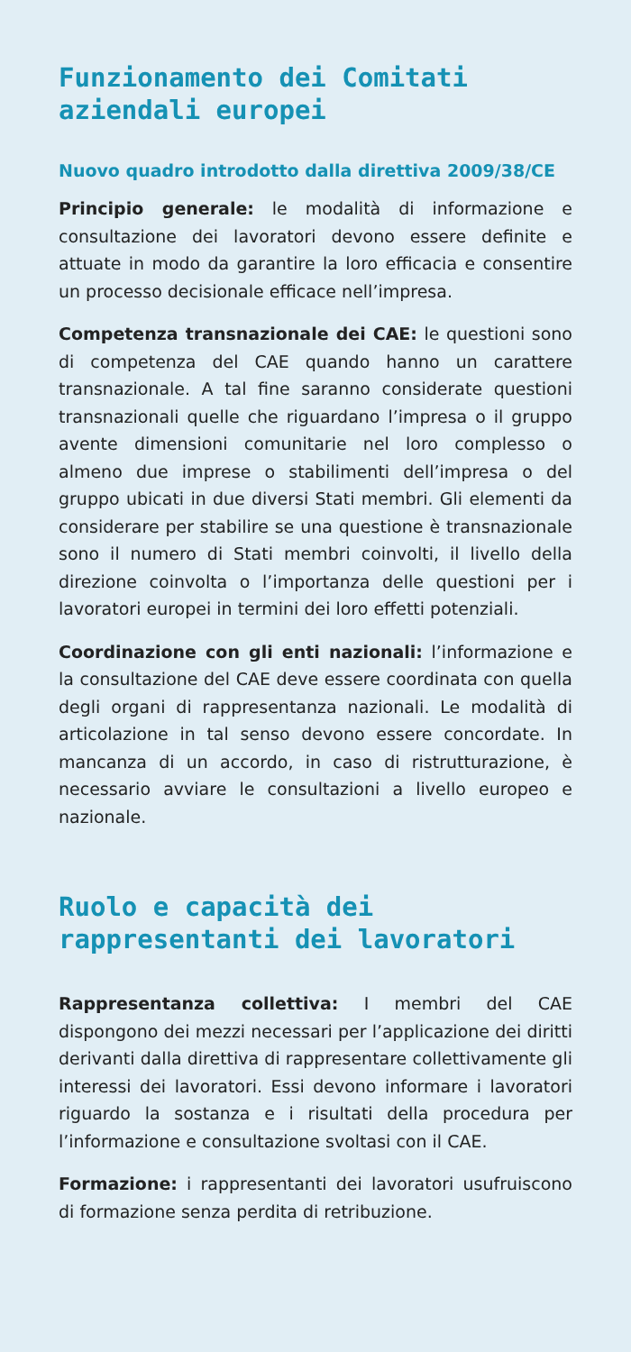Funzionamento dei Comitati aziendali europei
Nuovo quadro introdotto dalla direttiva 2009/38/CE
Principio generale: le modalità di informazione e consultazione dei lavoratori devono essere definite e attuate in modo da garantire la loro efficacia e consentire un processo decisionale efficace nell’impresa.
Competenza transnazionale dei CAE: le questioni sono di competenza del CAE quando hanno un carattere transnazionale. A tal fine saranno considerate questioni transnazionali quelle che riguardano l’impresa o il gruppo avente dimensioni comunitarie nel loro complesso o almeno due imprese o stabilimenti dell’impresa o del gruppo ubicati in due diversi Stati membri. Gli elementi da considerare per stabilire se una questione è transnazionale sono il numero di Stati membri coinvolti, il livello della direzione coinvolta o l’importanza delle questioni per i lavoratori europei in termini dei loro effetti potenziali.
Coordinazione con gli enti nazionali: l’informazione e la consultazione del CAE deve essere coordinata con quella degli organi di rappresentanza nazionali. Le modalità di articolazione in tal senso devono essere concordate. In mancanza di un accordo, in caso di ristrutturazione, è necessario avviare le consultazioni a livello europeo e nazionale.
Ruolo e capacità dei rappresentanti dei lavoratori
Rappresentanza collettiva: I membri del CAE dispongono dei mezzi necessari per l’applicazione dei diritti derivanti dalla direttiva di rappresentare collettivamente gli interessi dei lavoratori. Essi devono informare i lavoratori riguardo la sostanza e i risultati della procedura per l’informazione e consultazione svoltasi con il CAE.
Formazione: i rappresentanti dei lavoratori usufruiscono di formazione senza perdita di retribuzione.